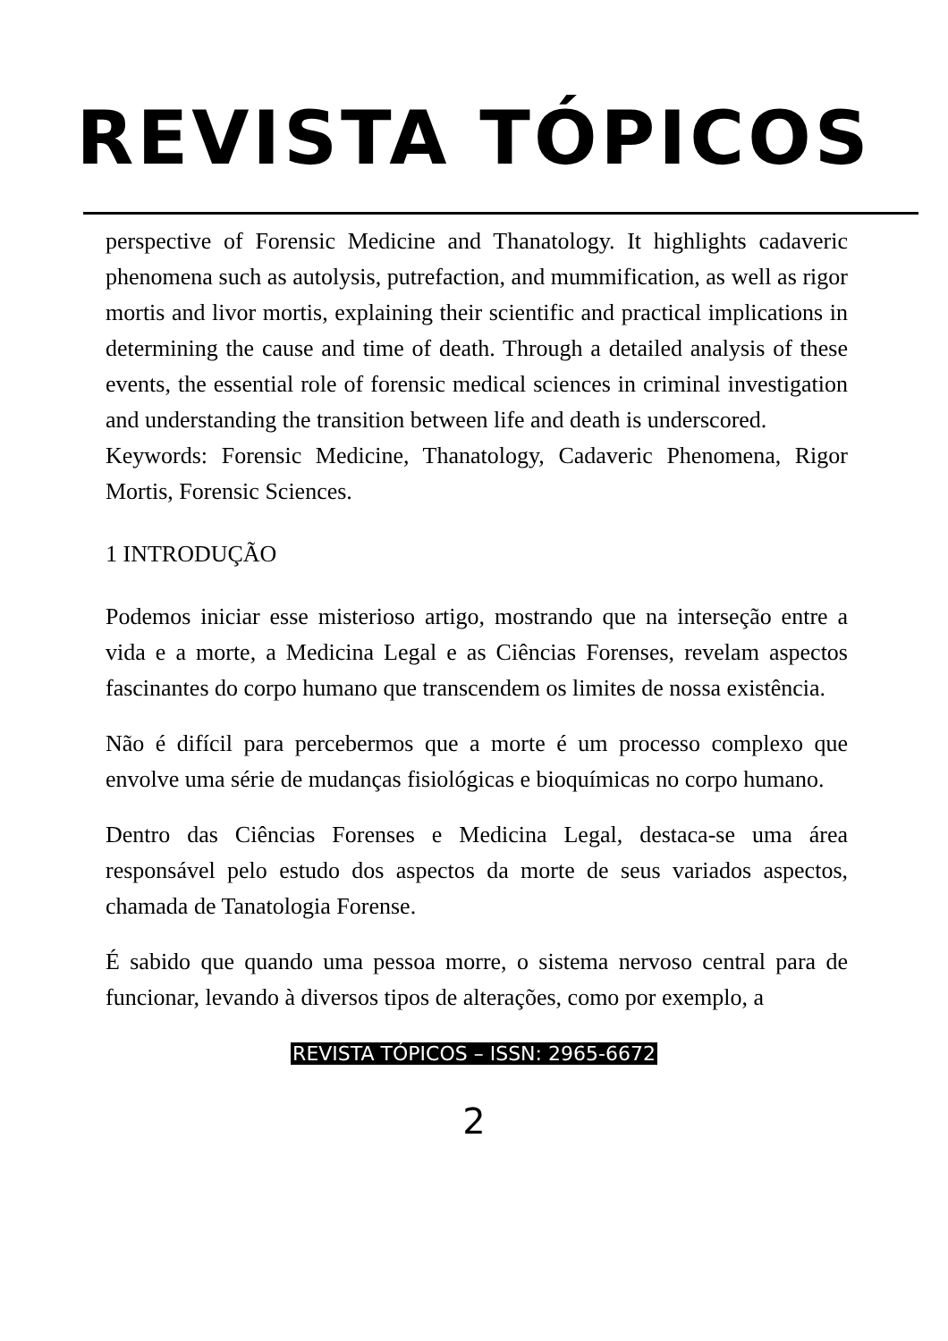REVISTA TÓPICOS
perspective of Forensic Medicine and Thanatology. It highlights cadaveric phenomena such as autolysis, putrefaction, and mummification, as well as rigor mortis and livor mortis, explaining their scientific and practical implications in determining the cause and time of death. Through a detailed analysis of these events, the essential role of forensic medical sciences in criminal investigation and understanding the transition between life and death is underscored.
Keywords: Forensic Medicine, Thanatology, Cadaveric Phenomena, Rigor Mortis, Forensic Sciences.
1 INTRODUÇÃO
Podemos iniciar esse misterioso artigo, mostrando que na interseção entre a vida e a morte, a Medicina Legal e as Ciências Forenses, revelam aspectos fascinantes do corpo humano que transcendem os limites de nossa existência.
Não é difícil para percebermos que a morte é um processo complexo que envolve uma série de mudanças fisiológicas e bioquímicas no corpo humano.
Dentro das Ciências Forenses e Medicina Legal, destaca-se uma área responsável pelo estudo dos aspectos da morte de seus variados aspectos, chamada de Tanatologia Forense.
É sabido que quando uma pessoa morre, o sistema nervoso central para de funcionar, levando à diversos tipos de alterações, como por exemplo, a
REVISTA TÓPICOS – ISSN: 2965-6672
2